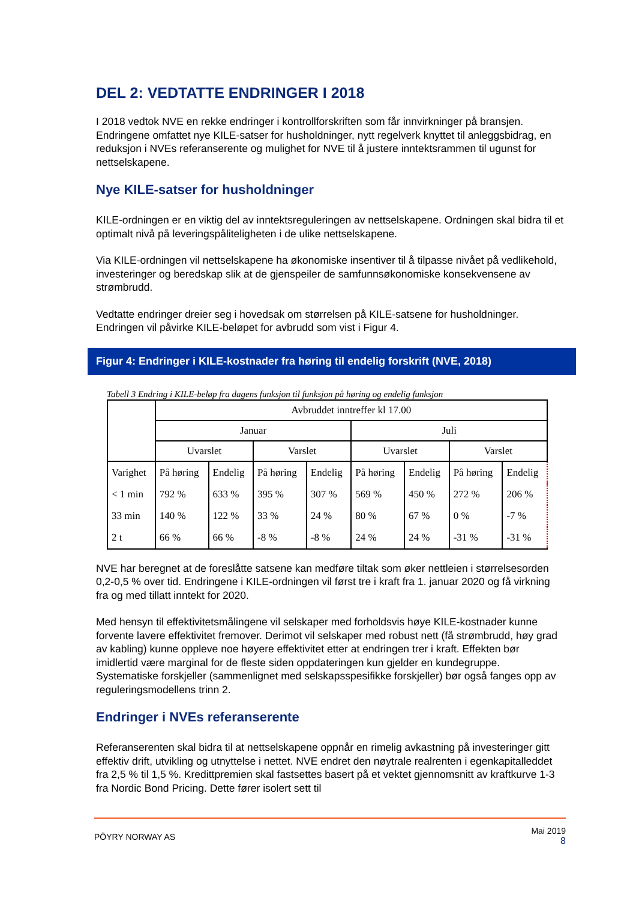DEL 2: VEDTATTE ENDRINGER I 2018
I 2018 vedtok NVE en rekke endringer i kontrollforskriften som får innvirkninger på bransjen. Endringene omfattet nye KILE-satser for husholdninger, nytt regelverk knyttet til anleggsbidrag, en reduksjon i NVEs referanserente og mulighet for NVE til å justere inntektsrammen til ugunst for nettselskapene.
Nye KILE-satser for husholdninger
KILE-ordningen er en viktig del av inntektsreguleringen av nettselskapene. Ordningen skal bidra til et optimalt nivå på leveringspåliteligheten i de ulike nettselskapene.
Via KILE-ordningen vil nettselskapene ha økonomiske insentiver til å tilpasse nivået på vedlikehold, investeringer og beredskap slik at de gjenspeiler de samfunnsøkonomiske konsekvensene av strømbrudd.
Vedtatte endringer dreier seg i hovedsak om størrelsen på KILE-satsene for husholdninger. Endringen vil påvirke KILE-beløpet for avbrudd som vist i Figur 4.
Figur 4: Endringer i KILE-kostnader fra høring til endelig forskrift (NVE, 2018)
Tabell 3 Endring i KILE-beløp fra dagens funksjon til funksjon på høring og endelig funksjon
| | Avbruddet inntreffer kl 17.00 | | | | | | | |
| | Januar | | | | Juli | | | |
| | Uvarslet | | Varslet | | Uvarslet | | Varslet | |
| Varighet | På høring | Endelig | På høring | Endelig | På høring | Endelig | På høring | Endelig |
| < 1 min | 792 % | 633 % | 395 % | 307 % | 569 % | 450 % | 272 % | 206 % |
| 33 min | 140 % | 122 % | 33 % | 24 % | 80 % | 67 % | 0 % | -7 % |
| 2 t | 66 % | 66 % | -8 % | -8 % | 24 % | 24 % | -31 % | -31 % |
NVE har beregnet at de foreslåtte satsene kan medføre tiltak som øker nettleien i størrelsesorden 0,2-0,5 % over tid. Endringene i KILE-ordningen vil først tre i kraft fra 1. januar 2020 og få virkning fra og med tillatt inntekt for 2020.
Med hensyn til effektivitetsmålingene vil selskaper med forholdsvis høye KILE-kostnader kunne forvente lavere effektivitet fremover. Derimot vil selskaper med robust nett (få strømbrudd, høy grad av kabling) kunne oppleve noe høyere effektivitet etter at endringen trer i kraft. Effekten bør imidlertid være marginal for de fleste siden oppdateringen kun gjelder en kundegruppe. Systematiske forskjeller (sammenlignet med selskapsspesifikke forskjeller) bør også fanges opp av reguleringsmodellens trinn 2.
Endringer i NVEs referanserente
Referanserenten skal bidra til at nettselskapene oppnår en rimelig avkastning på investeringer gitt effektiv drift, utvikling og utnyttelse i nettet. NVE endret den nøytrale realrenten i egenkapitalleddet fra 2,5 % til 1,5 %. Kredittpremien skal fastsettes basert på et vektet gjennomsnitt av kraftkurve 1-3 fra Nordic Bond Pricing. Dette fører isolert sett til
PÖYRY NORWAY AS
Mai 2019
8